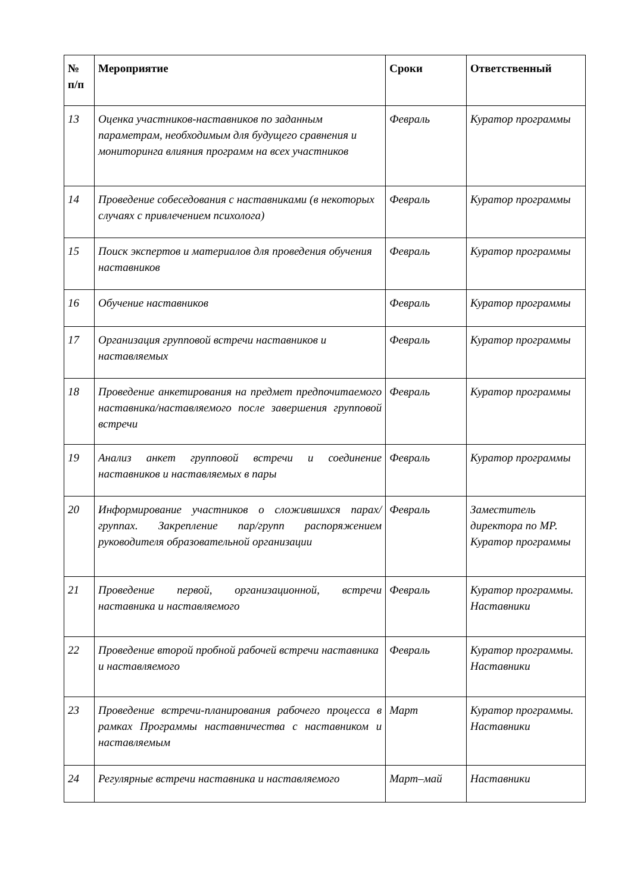| № п/п | Мероприятие | Сроки | Ответственный |
| --- | --- | --- | --- |
| 13 | Оценка участников-наставников по заданным параметрам, необходимым для будущего сравнения и мониторинга влияния программ на всех участников | Февраль | Куратор программы |
| 14 | Проведение собеседования с наставниками (в некоторых случаях с привлечением психолога) | Февраль | Куратор программы |
| 15 | Поиск экспертов и материалов для проведения обучения наставников | Февраль | Куратор программы |
| 16 | Обучение наставников | Февраль | Куратор программы |
| 17 | Организация групповой встречи наставников и наставляемых | Февраль | Куратор программы |
| 18 | Проведение анкетирования на предмет предпочитаемого наставника/наставляемого после завершения групповой встречи | Февраль | Куратор программы |
| 19 | Анализ анкет групповой встречи и соединение наставников и наставляемых в пары | Февраль | Куратор программы |
| 20 | Информирование участников о сложившихся парах/группах. Закрепление пар/групп распоряжением руководителя образовательной организации | Февраль | Заместитель директора по МР. Куратор программы |
| 21 | Проведение первой, организационной, встречи наставника и наставляемого | Февраль | Куратор программы. Наставники |
| 22 | Проведение второй пробной рабочей встречи наставника и наставляемого | Февраль | Куратор программы. Наставники |
| 23 | Проведение встречи-планирования рабочего процесса в рамках Программы наставничества с наставником и наставляемым | Март | Куратор программы. Наставники |
| 24 | Регулярные встречи наставника и наставляемого | Март–май | Наставники |